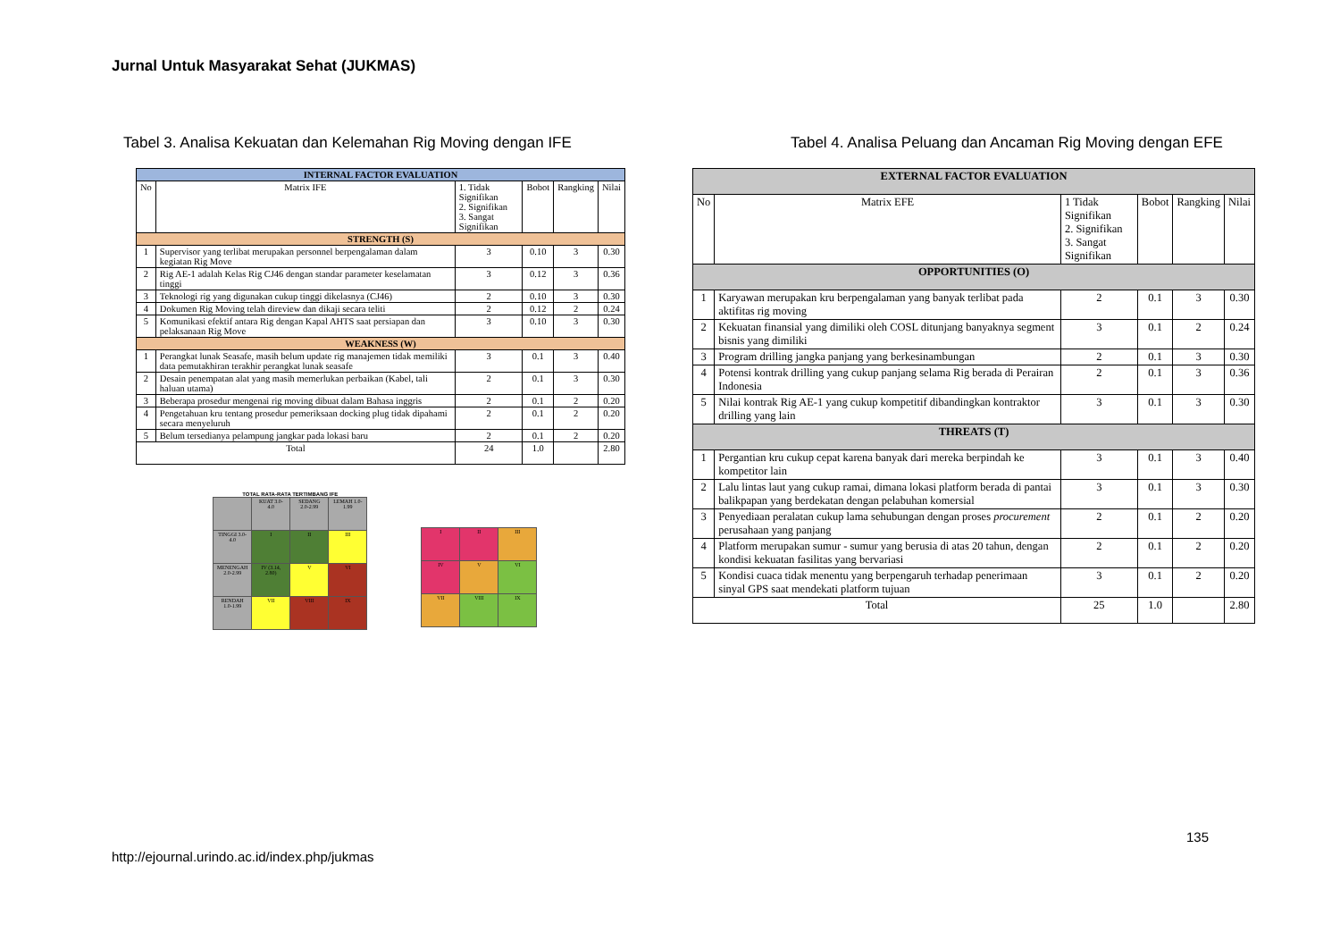Jurnal Untuk Masyarakat Sehat (JUKMAS)
Tabel 3. Analisa Kekuatan dan Kelemahan Rig Moving dengan IFE
| INTERNAL FACTOR EVALUATION | | | | | |
| No | Matrix IFE | 1. Tidak Signifikan 2. Signifikan 3. Sangat Signifikan | Bobot | Rangking | Nilai |
| STRENGTH (S) | | | | | |
| 1 | Supervisor yang terlibat merupakan personnel berpengalaman dalam kegiatan Rig Move | 3 | 0.10 | 3 | 0.30 |
| 2 | Rig AE-1 adalah Kelas Rig CJ46 dengan standar parameter keselamatan tinggi | 3 | 0.12 | 3 | 0.36 |
| 3 | Teknologi rig yang digunakan cukup tinggi dikelasnya (CJ46) | 2 | 0.10 | 3 | 0.30 |
| 4 | Dokumen Rig Moving telah direview dan dikaji secara teliti | 2 | 0.12 | 2 | 0.24 |
| 5 | Komunikasi efektif antara Rig dengan Kapal AHTS saat persiapan dan pelaksanaan Rig Move | 3 | 0.10 | 3 | 0.30 |
| WEAKNESS (W) | | | | | |
| 1 | Perangkat lunak Seasafe, masih belum update rig manajemen tidak memiliki data pemutakhiran terakhir perangkat lunak seasafe | 3 | 0.1 | 3 | 0.40 |
| 2 | Desain penempatan alat yang masih memerlukan perbaikan (Kabel, tali haluan utama) | 2 | 0.1 | 3 | 0.30 |
| 3 | Beberapa prosedur mengenai rig moving dibuat dalam Bahasa inggris | 2 | 0.1 | 2 | 0.20 |
| 4 | Pengetahuan kru tentang prosedur pemeriksaan docking plug tidak dipahami secara menyeluruh | 2 | 0.1 | 2 | 0.20 |
| 5 | Belum tersedianya pelampung jangkar pada lokasi baru | 2 | 0.1 | 2 | 0.20 |
| Total | | 24 | 1.0 | | 2.80 |
TOTAL RATA-RATA TERTIMBANG IFE
| | KUAT 3.0-4.0 | SEDANG 2.0-2.99 | LEMAH 1.0-1.99 |
| TINGGI 3.0-4.0 | I | II | III |
| MENENGAH 2.0-2.99 | IV (3.14, 2.80) | V | VI |
| RENDAH 1.0-1.99 | VII | VIII | IX |
| I | II | III |
| IV | V | VI |
| VII | VIII | IX |
Tabel 4. Analisa Peluang dan Ancaman Rig Moving dengan EFE
| EXTERNAL FACTOR EVALUATION | | | | | |
| No | Matrix EFE | 1 Tidak Signifikan 2. Signifikan 3. Sangat Signifikan | Bobot | Rangking | Nilai |
| OPPORTUNITIES (O) | | | | | |
| 1 | Karyawan merupakan kru berpengalaman yang banyak terlibat pada aktifitas rig moving | 2 | 0.1 | 3 | 0.30 |
| 2 | Kekuatan finansial yang dimiliki oleh COSL ditunjang banyaknya segment bisnis yang dimiliki | 3 | 0.1 | 2 | 0.24 |
| 3 | Program drilling jangka panjang yang berkesinambungan | 2 | 0.1 | 3 | 0.30 |
| 4 | Potensi kontrak drilling yang cukup panjang selama Rig berada di Perairan Indonesia | 2 | 0.1 | 3 | 0.36 |
| 5 | Nilai kontrak Rig AE-1 yang cukup kompetitif dibandingkan kontraktor drilling yang lain | 3 | 0.1 | 3 | 0.30 |
| THREATS (T) | | | | | |
| 1 | Pergantian kru cukup cepat karena banyak dari mereka berpindah ke kompetitor lain | 3 | 0.1 | 3 | 0.40 |
| 2 | Lalu lintas laut yang cukup ramai, dimana lokasi platform berada di pantai balikpapan yang berdekatan dengan pelabuhan komersial | 3 | 0.1 | 3 | 0.30 |
| 3 | Penyediaan peralatan cukup lama sehubungan dengan proses procurement perusahaan yang panjang | 2 | 0.1 | 2 | 0.20 |
| 4 | Platform merupakan sumur - sumur yang berusia di atas 20 tahun, dengan kondisi kekuatan fasilitas yang bervariasi | 2 | 0.1 | 2 | 0.20 |
| 5 | Kondisi cuaca tidak menentu yang berpengaruh terhadap penerimaan sinyal GPS saat mendekati platform tujuan | 3 | 0.1 | 2 | 0.20 |
| Total | | 25 | 1.0 | | 2.80 |
135
http://ejournal.urindo.ac.id/index.php/jukmas